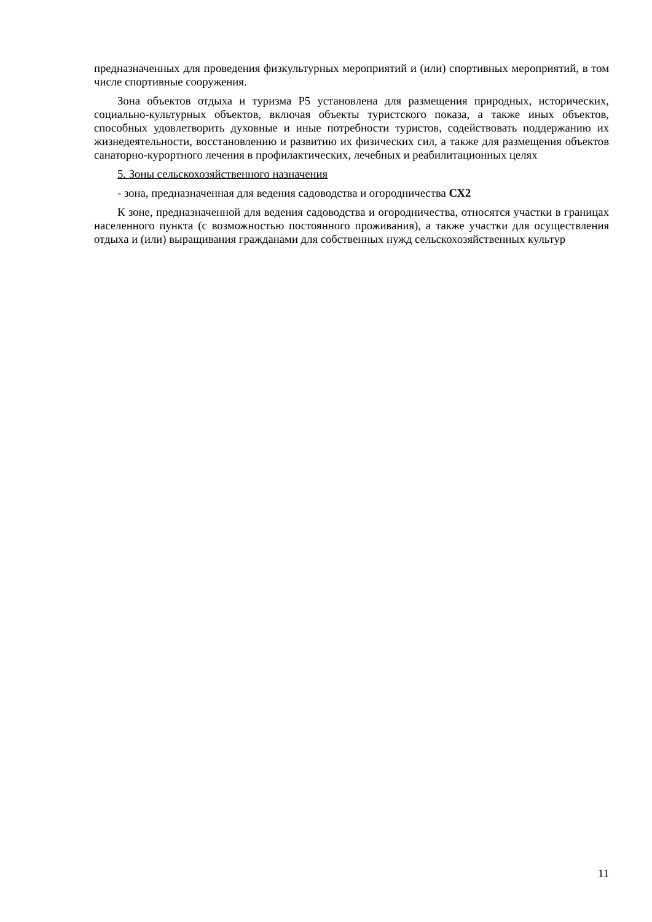предназначенных для проведения физкультурных мероприятий и (или) спортивных мероприятий, в том числе спортивные сооружения.
Зона объектов отдыха и туризма Р5 установлена для размещения природных, исторических, социально-культурных объектов, включая объекты туристского показа, а также иных объектов, способных удовлетворить духовные и иные потребности туристов, содействовать поддержанию их жизнедеятельности, восстановлению и развитию их физических сил, а также для размещения объектов санаторно-курортного лечения в профилактических, лечебных и реабилитационных целях
5. Зоны сельскохозяйственного назначения
- зона, предназначенная для ведения садоводства и огородничества СХ2
К зоне, предназначенной для ведения садоводства и огородничества, относятся участки в границах населенного пункта (с возможностью постоянного проживания), а также участки для осуществления отдыха и (или) выращивания гражданами для собственных нужд сельскохозяйственных культур
11